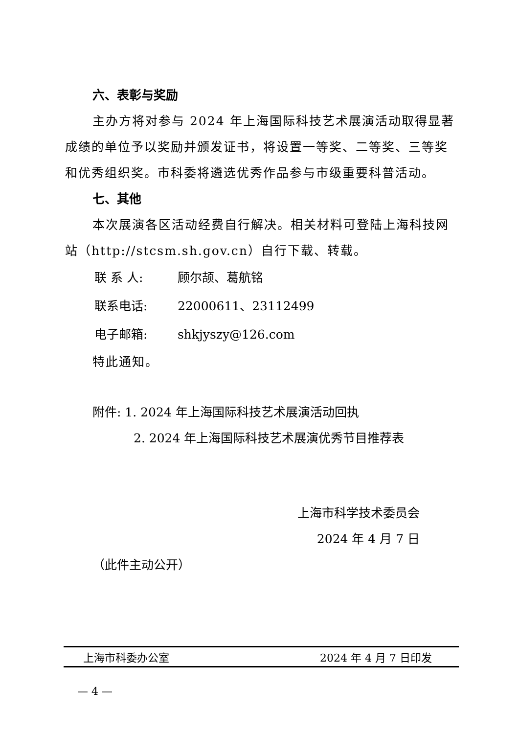六、表彰与奖励
主办方将对参与 2024 年上海国际科技艺术展演活动取得显著成绩的单位予以奖励并颁发证书，将设置一等奖、二等奖、三等奖和优秀组织奖。市科委将遴选优秀作品参与市级重要科普活动。
七、其他
本次展演各区活动经费自行解决。相关材料可登陆上海科技网站（http://stcsm.sh.gov.cn）自行下载、转载。
联 系 人: 顾尔颉、葛航铭
联系电话: 22000611、23112499
电子邮箱: shkjyszy@126.com
特此通知。
附件: 1. 2024 年上海国际科技艺术展演活动回执
2. 2024 年上海国际科技艺术展演优秀节目推荐表
上海市科学技术委员会
2024 年 4 月 7 日
（此件主动公开）
上海市科委办公室 2024 年 4 月 7 日印发
— 4 —